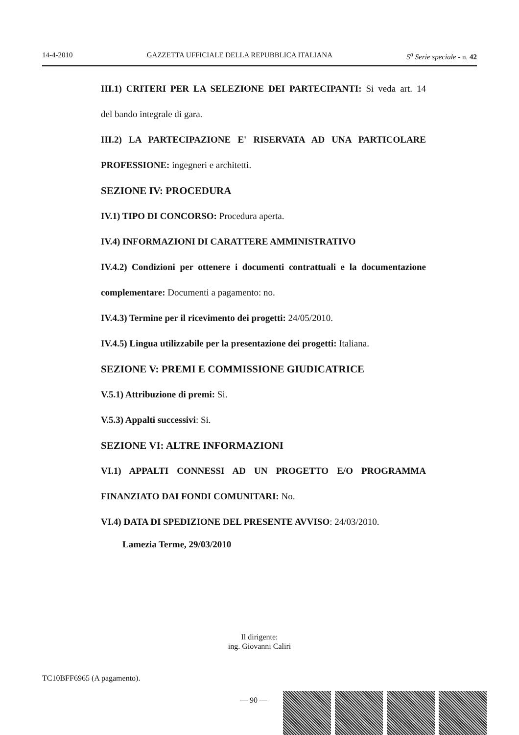14-4-2010 GAZZETTA UFFICIALE DELLA REPUBBLICA ITALIANA 5<sup>a</sup> Serie speciale - n. 42
III.1) CRITERI PER LA SELEZIONE DEI PARTECIPANTI: Si veda art. 14
del bando integrale di gara.
III.2) LA PARTECIPAZIONE E' RISERVATA AD UNA PARTICOLARE
PROFESSIONE: ingegneri e architetti.
SEZIONE IV: PROCEDURA
IV.1) TIPO DI CONCORSO: Procedura aperta.
IV.4) INFORMAZIONI DI CARATTERE AMMINISTRATIVO
IV.4.2) Condizioni per ottenere i documenti contrattuali e la documentazione
complementare: Documenti a pagamento: no.
IV.4.3) Termine per il ricevimento dei progetti: 24/05/2010.
IV.4.5) Lingua utilizzabile per la presentazione dei progetti: Italiana.
SEZIONE V: PREMI E COMMISSIONE GIUDICATRICE
V.5.1) Attribuzione di premi: Si.
V.5.3) Appalti successivi: Si.
SEZIONE VI: ALTRE INFORMAZIONI
VI.1) APPALTI CONNESSI AD UN PROGETTO E/O PROGRAMMA
FINANZIATO DAI FONDI COMUNITARI: No.
VI.4) DATA DI SPEDIZIONE DEL PRESENTE AVVISO: 24/03/2010.
Lamezia Terme, 29/03/2010
Il dirigente:
ing. Giovanni Caliri
TC10BFF6965 (A pagamento).
— 90 —